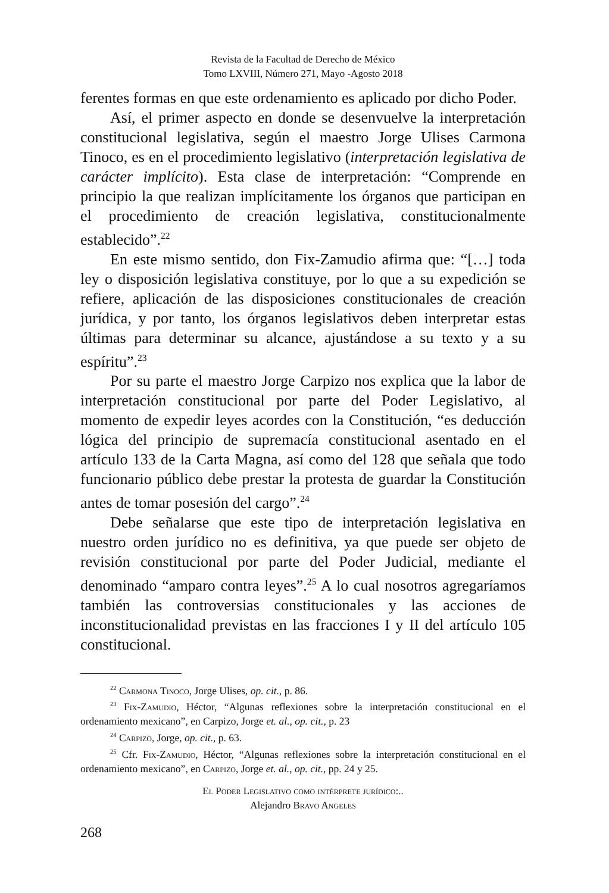Revista de la Facultad de Derecho de México
Tomo LXVIII, Número 271, Mayo -Agosto 2018
ferentes formas en que este ordenamiento es aplicado por dicho Poder.
Así, el primer aspecto en donde se desenvuelve la interpretación constitucional legislativa, según el maestro Jorge Ulises Carmona Tinoco, es en el procedimiento legislativo (interpretación legislativa de carácter implícito). Esta clase de interpretación: “Comprende en principio la que realizan implícitamente los órganos que participan en el procedimiento de creación legislativa, constitucionalmente establecido”.<sup>22</sup>
En este mismo sentido, don Fix-Zamudio afirma que: “[…] toda ley o disposición legislativa constituye, por lo que a su expedición se refiere, aplicación de las disposiciones constitucionales de creación jurídica, y por tanto, los órganos legislativos deben interpretar estas últimas para determinar su alcance, ajustándose a su texto y a su espíritu”.<sup>23</sup>
Por su parte el maestro Jorge Carpizo nos explica que la labor de interpretación constitucional por parte del Poder Legislativo, al momento de expedir leyes acordes con la Constitución, “es deducción lógica del principio de supremacía constitucional asentado en el artículo 133 de la Carta Magna, así como del 128 que señala que todo funcionario público debe prestar la protesta de guardar la Constitución antes de tomar posesión del cargo”.<sup>24</sup>
Debe señalarse que este tipo de interpretación legislativa en nuestro orden jurídico no es definitiva, ya que puede ser objeto de revisión constitucional por parte del Poder Judicial, mediante el denominado “amparo contra leyes”.<sup>25</sup> A lo cual nosotros agregaríamos también las controversias constitucionales y las acciones de inconstitucionalidad previstas en las fracciones I y II del artículo 105 constitucional.
<sup>22</sup> Carmona Tinoco, Jorge Ulises, op. cit., p. 86.
<sup>23</sup> Fix-Zamudio, Héctor, “Algunas reflexiones sobre la interpretación constitucional en el ordenamiento mexicano”, en Carpizo, Jorge et. al., op. cit., p. 23
<sup>24</sup> Carpizo, Jorge, op. cit., p. 63.
<sup>25</sup> Cfr. Fix-Zamudio, Héctor, “Algunas reflexiones sobre la interpretación constitucional en el ordenamiento mexicano”, en Carpizo, Jorge et. al., op. cit., pp. 24 y 25.
El Poder Legislativo como intérprete jurídico:..
Alejandro Bravo Angeles
268